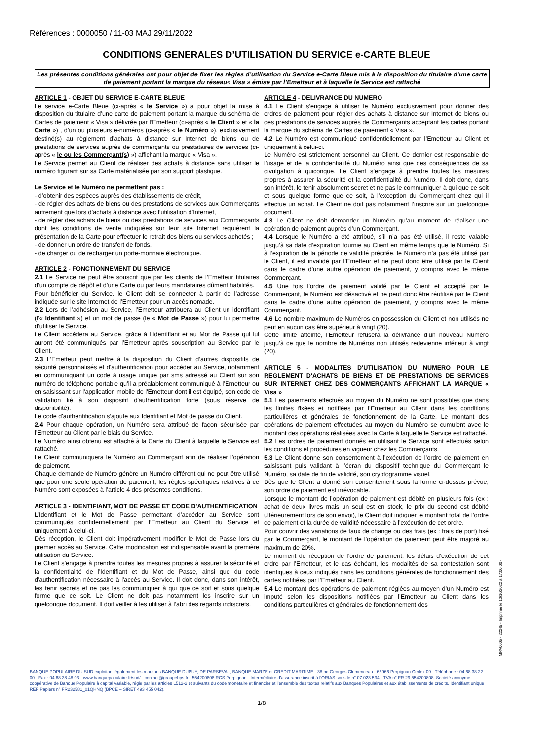Références : 0000050 / 11-03 MAJ 29/11/2022
CONDITIONS GENERALES D’UTILISATION DU SERVICE e-CARTE BLEUE
Les présentes conditions générales ont pour objet de fixer les règles d’utilisation du Service e-Carte Bleue mis à la disposition du titulaire d’une carte de paiement portant la marque du réseau« Visa » émise par l’Emetteur et à laquelle le Service est rattaché
ARTICLE 1 - OBJET DU SERVICE E-CARTE BLEUE
Le service e-Carte Bleue (ci-après « le Service ») a pour objet la mise à disposition du titulaire d’une carte de paiement portant la marque du schéma de Cartes de paiement « Visa » délivrée par l’Emetteur (ci-après « le Client » et « la Carte ») , d’un ou plusieurs e-numéros (ci-après « le Numéro »), exclusivement destiné(s) au règlement d’achats à distance sur Internet de biens ou de prestations de services auprès de commerçants ou prestataires de services (ci-après « le ou les Commerçant(s) ») affichant la marque « Visa ».
Le Service permet au Client de réaliser des achats à distance sans utiliser le numéro figurant sur sa Carte matérialisée par son support plastique.
Le Service et le Numéro ne permettent pas :
- d’obtenir des espèces auprès des établissements de crédit,
- de régler des achats de biens ou des prestations de services aux Commerçants autrement que lors d’achats à distance avec l’utilisation d’Internet,
- de régler des achats de biens ou des prestations de services aux Commerçants dont les conditions de vente indiquées sur leur site Internet requièrent la présentation de la Carte pour effectuer le retrait des biens ou services achetés ;
- de donner un ordre de transfert de fonds.
- de charger ou de recharger un porte-monnaie électronique.
ARTICLE 2 - FONCTIONNEMENT DU SERVICE
2.1 Le Service ne peut être souscrit que par les clients de l’Emetteur titulaires d’un compte de dépôt et d’une Carte ou par leurs mandataires dûment habilités.
Pour bénéficier du Service, le Client doit se connecter à partir de l’adresse indiquée sur le site Internet de l’Emetteur pour un accès nomade.
2.2 Lors de l’adhésion au Service, l’Emetteur attribuera au Client un identifiant (l’« Identifiant ») et un mot de passe (le « Mot de Passe ») pour lui permettre d’utiliser le Service.
Le Client accédera au Service, grâce à l’Identifiant et au Mot de Passe qui lui auront été communiqués par l’Emetteur après souscription au Service par le Client.
2.3 L’Emetteur peut mettre à la disposition du Client d’autres dispositifs de sécurité personnalisés et d'authentification pour accéder au Service, notamment en communiquant un code à usage unique par sms adressé au Client sur son numéro de téléphone portable qu’il a préalablement communiqué à l’Emetteur ou en saisissant sur l'application mobile de l'Emetteur dont il est équipé, son code de validation lié à son dispositif d'authentification forte (sous réserve de disponibilité).
Le code d'authentification s’ajoute aux Identifiant et Mot de passe du Client.
2.4 Pour chaque opération, un Numéro sera attribué de façon sécurisée par l’Emetteur au Client par le biais du Service.
Le Numéro ainsi obtenu est attaché à la Carte du Client à laquelle le Service est rattaché.
Le Client communiquera le Numéro au Commerçant afin de réaliser l’opération de paiement.
Chaque demande de Numéro génère un Numéro différent qui ne peut être utilisé que pour une seule opération de paiement, les règles spécifiques relatives à ce Numéro sont exposées à l’article 4 des présentes conditions.
ARTICLE 3 - IDENTIFIANT, MOT DE PASSE ET CODE D'AUTHENTIFICATION
L’Identifiant et le Mot de Passe permettant d’accéder au Service sont communiqués confidentiellement par l’Emetteur au Client du Service et uniquement à celui-ci.
Dès réception, le Client doit impérativement modifier le Mot de Passe lors du premier accès au Service. Cette modification est indispensable avant la première utilisation du Service.
Le Client s’engage à prendre toutes les mesures propres à assurer la sécurité et la confidentialité de l’Identifiant et du Mot de Passe, ainsi que du code d'authentification nécessaire à l'accès au Service. Il doit donc, dans son intérêt, les tenir secrets et ne pas les communiquer à qui que ce soit et sous quelque forme que ce soit. Le Client ne doit pas notamment les inscrire sur un quelconque document. Il doit veiller à les utiliser à l’abri des regards indiscrets.
ARTICLE 4 - DELIVRANCE DU NUMERO
4.1 Le Client s’engage à utiliser le Numéro exclusivement pour donner des ordres de paiement pour régler des achats à distance sur Internet de biens ou des prestations de services auprès de Commerçants acceptant les cartes portant la marque du schéma de Cartes de paiement « Visa ».
4.2 Le Numéro est communiqué confidentiellement par l’Emetteur au Client et uniquement à celui-ci.
Le Numéro est strictement personnel au Client. Ce dernier est responsable de l’usage et de la confidentialité du Numéro ainsi que des conséquences de sa divulgation à quiconque. Le Client s’engage à prendre toutes les mesures propres à assurer la sécurité et la confidentialité du Numéro. Il doit donc, dans son intérêt, le tenir absolument secret et ne pas le communiquer à qui que ce soit et sous quelque forme que ce soit, à l’exception du Commerçant chez qui il effectue un achat. Le Client ne doit pas notamment l’inscrire sur un quelconque document.
4.3 Le Client ne doit demander un Numéro qu’au moment de réaliser une opération de paiement auprès d’un Commerçant.
4.4 Lorsque le Numéro a été attribué, s’il n’a pas été utilisé, il reste valable jusqu’à sa date d’expiration fournie au Client en même temps que le Numéro. Si à l’expiration de la période de validité précitée, le Numéro n’a pas été utilisé par le Client, il est invalidé par l’Emetteur et ne peut donc être utilisé par le Client dans le cadre d’une autre opération de paiement, y compris avec le même Commerçant.
4.5 Une fois l’ordre de paiement validé par le Client et accepté par le Commerçant, le Numéro est désactivé et ne peut donc être réutilisé par le Client dans le cadre d’une autre opération de paiement, y compris avec le même Commerçant.
4.6 Le nombre maximum de Numéros en possession du Client et non utilisés ne peut en aucun cas être supérieur à vingt (20).
Cette limite atteinte, l’Emetteur refusera la délivrance d’un nouveau Numéro jusqu’à ce que le nombre de Numéros non utilisés redevienne inférieur à vingt (20).
ARTICLE 5 - MODALITES D'UTILISATION DU NUMERO POUR LE REGLEMENT D'ACHATS DE BIENS ET DE PRESTATIONS DE SERVICES SUR INTERNET CHEZ DES COMMERÇANTS AFFICHANT LA MARQUE « Visa »
5.1 Les paiements effectués au moyen du Numéro ne sont possibles que dans les limites fixées et notifiées par l’Emetteur au Client dans les conditions particulières et générales de fonctionnement de la Carte. Le montant des opérations de paiement effectuées au moyen du Numéro se cumulent avec le montant des opérations réalisées avec la Carte à laquelle le Service est rattaché.
5.2 Les ordres de paiement donnés en utilisant le Service sont effectués selon les conditions et procédures en vigueur chez les Commerçants.
5.3 Le Client donne son consentement à l’exécution de l’ordre de paiement en saisissant puis validant à l’écran du dispositif technique du Commerçant le Numéro, sa date de fin de validité, son cryptogramme visuel.
Dès que le Client a donné son consentement sous la forme ci-dessus prévue, son ordre de paiement est irrévocable.
Lorsque le montant de l’opération de paiement est débité en plusieurs fois (ex : achat de deux livres mais un seul est en stock, le prix du second est débité ultérieurement lors de son envoi), le Client doit indiquer le montant total de l’ordre de paiement et la durée de validité nécessaire à l’exécution de cet ordre.
Pour couvrir des variations de taux de change ou des frais (ex : frais de port) fixé par le Commerçant, le montant de l’opération de paiement peut être majoré au maximum de 20%.
Le moment de réception de l’ordre de paiement, les délais d’exécution de cet ordre par l’Emetteur, et le cas échéant, les modalités de sa contestation sont identiques à ceux indiqués dans les conditions générales de fonctionnement des cartes notifiées par l’Emetteur au Client.
5.4 Le montant des opérations de paiement réglées au moyen d’un Numéro est imputé selon les dispositions notifiées par l’Emetteur au Client dans les conditions particulières et générales de fonctionnement des
BANQUE POPULAIRE DU SUD exploitant également les marques BANQUE DUPUY, DE PARSEVAL, BANQUE MARZE et CREDIT MARITIME - 38 bd Georges Clemenceau - 66966 Perpignan Cedex 09 - Téléphone : 04 68 38 22 00 - Fax : 04 68 38 48 03 - www.banquepopulaire.fr/sud/ - contact@groupebps.fr - 554200808 RCS Perpignan - Intermédiaire d’assurance inscrit à l’ORIAS sous le n° 07 023 534 - TVA n° FR 29 554200808. Société anonyme coopérative de Banque Populaire à capital variable, régie par les articles L512-2 et suivants du code monétaire et financier et l’ensemble des textes relatifs aux Banques Populaires et aux établissements de crédits. Identifiant unique REP Papiers n° FR232581_01QHNQ (BPCE – SIRET 493 455 042).
1/8
MPA0005 - 22245 - Imprimé le 10/10/2022 à 17:00:00 -